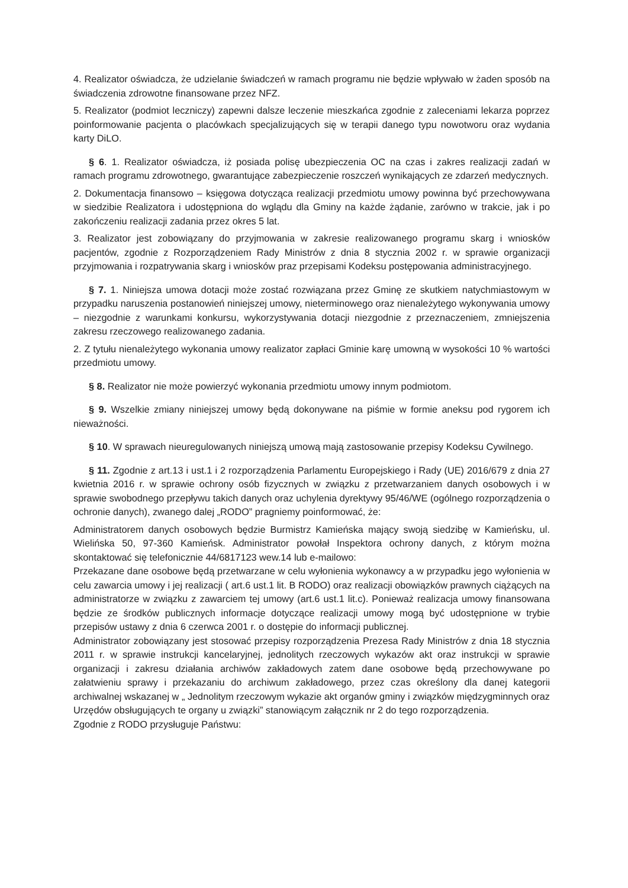4. Realizator oświadcza, że udzielanie świadczeń w ramach programu nie będzie wpływało w żaden sposób na świadczenia zdrowotne finansowane przez NFZ.
5. Realizator (podmiot leczniczy) zapewni dalsze leczenie mieszkańca zgodnie z zaleceniami lekarza poprzez poinformowanie pacjenta o placówkach specjalizujących się w terapii danego typu nowotworu oraz wydania karty DiLO.
§ 6. 1. Realizator oświadcza, iż posiada polisę ubezpieczenia OC na czas i zakres realizacji zadań w ramach programu zdrowotnego, gwarantujące zabezpieczenie roszczeń wynikających ze zdarzeń medycznych.
2. Dokumentacja finansowo – księgowa dotycząca realizacji przedmiotu umowy powinna być przechowywana w siedzibie Realizatora i udostępniona do wglądu dla Gminy na każde żądanie, zarówno w trakcie, jak i po zakończeniu realizacji zadania przez okres 5 lat.
3. Realizator jest zobowiązany do przyjmowania w zakresie realizowanego programu skarg i wniosków pacjentów, zgodnie z Rozporządzeniem Rady Ministrów z dnia 8 stycznia 2002 r. w sprawie organizacji przyjmowania i rozpatrywania skarg i wniosków praz przepisami Kodeksu postępowania administracyjnego.
§ 7. 1. Niniejsza umowa dotacji może zostać rozwiązana przez Gminę ze skutkiem natychmiastowym w przypadku naruszenia postanowień niniejszej umowy, nieterminowego oraz nienależytego wykonywania umowy – niezgodnie z warunkami konkursu, wykorzystywania dotacji niezgodnie z przeznaczeniem, zmniejszenia zakresu rzeczowego realizowanego zadania.
2. Z tytułu nienależytego wykonania umowy realizator zapłaci Gminie karę umowną w wysokości 10 % wartości przedmiotu umowy.
§ 8. Realizator nie może powierzyć wykonania przedmiotu umowy innym podmiotom.
§ 9. Wszelkie zmiany niniejszej umowy będą dokonywane na piśmie w formie aneksu pod rygorem ich nieważności.
§ 10. W sprawach nieuregulowanych niniejszą umową mają zastosowanie przepisy Kodeksu Cywilnego.
§ 11. Zgodnie z art.13 i ust.1 i 2 rozporządzenia Parlamentu Europejskiego i Rady (UE) 2016/679 z dnia 27 kwietnia 2016 r. w sprawie ochrony osób fizycznych w związku z przetwarzaniem danych osobowych i w sprawie swobodnego przepływu takich danych oraz uchylenia dyrektywy 95/46/WE (ogólnego rozporządzenia o ochronie danych), zwanego dalej „RODO” pragniemy poinformować, że:
Administratorem danych osobowych będzie Burmistrz Kamieńska mający swoją siedzibę w Kamieńsku, ul. Wielińska 50, 97-360 Kamieńsk. Administrator powołał Inspektora ochrony danych, z którym można skontaktować się telefonicznie 44/6817123 wew.14 lub e-mailowo:
Przekazane dane osobowe będą przetwarzane w celu wyłonienia wykonawcy a w przypadku jego wyłonienia w celu zawarcia umowy i jej realizacji ( art.6 ust.1 lit. B RODO) oraz realizacji obowiązków prawnych ciążących na administratorze w związku z zawarciem tej umowy (art.6 ust.1 lit.c). Ponieważ realizacja umowy finansowana będzie ze środków publicznych informacje dotyczące realizacji umowy mogą być udostępnione w trybie przepisów ustawy z dnia 6 czerwca 2001 r. o dostępie do informacji publicznej.
Administrator zobowiązany jest stosować przepisy rozporządzenia Prezesa Rady Ministrów z dnia 18 stycznia 2011 r. w sprawie instrukcji kancelaryjnej, jednolitych rzeczowych wykazów akt oraz instrukcji w sprawie organizacji i zakresu działania archiwów zakładowych zatem dane osobowe będą przechowywane po załatwieniu sprawy i przekazaniu do archiwum zakładowego, przez czas określony dla danej kategorii archiwalnej wskazanej w „ Jednolitym rzeczowym wykazie akt organów gminy i związków międzygminnych oraz Urzędów obsługujących te organy u związki” stanowiącym załącznik nr 2 do tego rozporządzenia.
Zgodnie z RODO przysługuje Państwu: